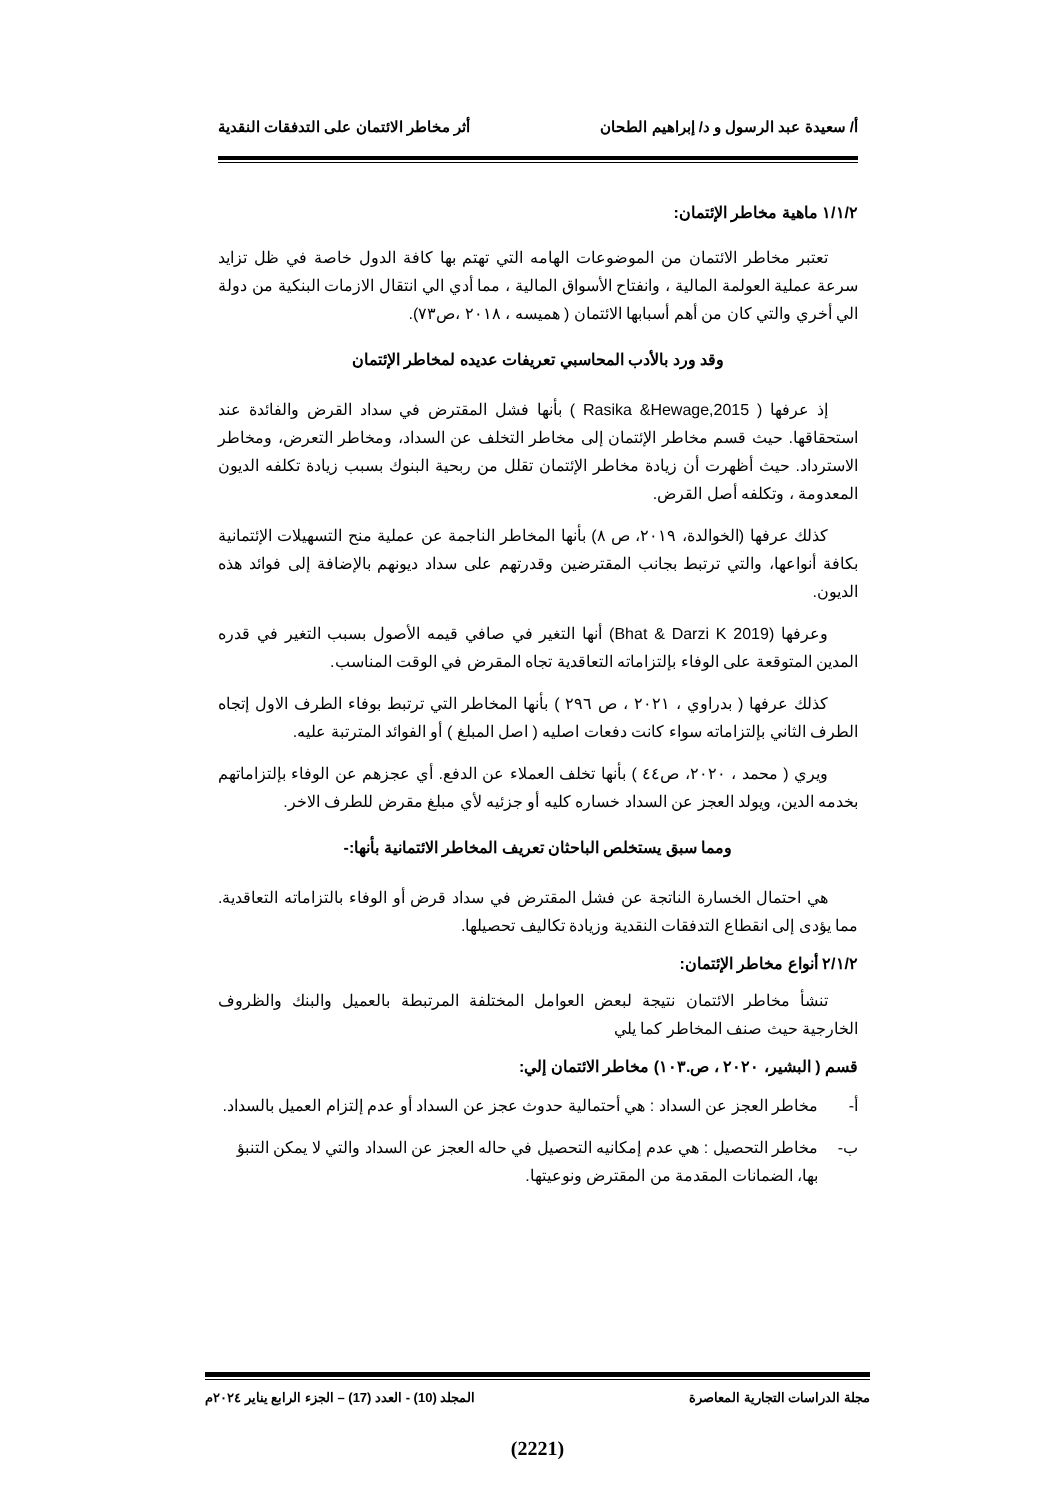أ/ سعيدة عبد الرسول و د/ إبراهيم الطحان أثر مخاطر الائتمان على التدفقات النقدية
١/١/٢ ماهية مخاطر الإئتمان:
تعتبر مخاطر الائتمان من الموضوعات الهامه التي تهتم بها كافة الدول خاصة في ظل تزايد سرعة عملية العولمة المالية ، وانفتاح الأسواق المالية ، مما أدي الي انتقال الازمات البنكية من دولة الي أخري والتي كان من أهم أسبابها الائتمان ( هميسه ، ٢٠١٨ ،ص٧٣).
وقد ورد بالأدب المحاسبي تعريفات عديده لمخاطر الإئتمان
إذ عرفها ( Rasika &Hewage,2015 ) بأنها فشل المقترض في سداد القرض والفائدة عند استحقاقها. حيث قسم مخاطر الإئتمان إلى مخاطر التخلف عن السداد، ومخاطر التعرض، ومخاطر الاسترداد. حيث أظهرت أن زيادة مخاطر الإئتمان تقلل من ربحية البنوك بسبب زيادة تكلفه الديون المعدومة ، وتكلفه أصل القرض.
كذلك عرفها (الخوالدة، ٢٠١٩، ص ٨) بأنها المخاطر الناجمة عن عملية منح التسهيلات الإئتمانية بكافة أنواعها، والتي ترتبط بجانب المقترضين وقدرتهم على سداد ديونهم بالإضافة إلى فوائد هذه الديون.
وعرفها (Bhat & Darzi K 2019) أنها التغير في صافي قيمه الأصول بسبب التغير في قدره المدين المتوقعة على الوفاء بإلتزاماته التعاقدية تجاه المقرض في الوقت المناسب.
كذلك عرفها ( بدراوي ، ٢٠٢١ ، ص ٢٩٦ ) بأنها المخاطر التي ترتبط بوفاء الطرف الاول إتجاه الطرف الثاني بإلتزاماته سواء كانت دفعات اصليه ( اصل المبلغ ) أو الفوائد المترتبة عليه.
ويري ( محمد ، ٢٠٢٠، ص٤٤ ) بأنها تخلف العملاء عن الدفع. أي عجزهم عن الوفاء بإلتزاماتهم بخدمه الدين، ويولد العجز عن السداد خساره كليه أو جزئيه لأي مبلغ مقرض للطرف الاخر.
ومما سبق يستخلص الباحثان تعريف المخاطر الائتمانية بأنها:-
هي احتمال الخسارة الناتجة عن فشل المقترض في سداد قرض أو الوفاء بالتزاماته التعاقدية. مما يؤدى إلى انقطاع التدفقات النقدية وزيادة تكاليف تحصيلها.
٢/١/٢ أنواع مخاطر الإئتمان:
تنشأ مخاطر الائتمان نتيجة لبعض العوامل المختلفة المرتبطة بالعميل والبنك والظروف الخارجية حيث صنف المخاطر كما يلي
قسم ( البشير، ٢٠٢٠ ، ص.١٠٣) مخاطر الائتمان إلي:
أ- مخاطر العجز عن السداد : هي أحتمالية حدوث عجز عن السداد أو عدم إلتزام العميل بالسداد.
ب- مخاطر التحصيل : هي عدم إمكانيه التحصيل في حاله العجز عن السداد والتي لا يمكن التنبؤ بها، الضمانات المقدمة من المقترض ونوعيتها.
مجلة الدراسات التجارية المعاصرة المجلد (10) - العدد (17) – الجزء الرابع يناير ٢٠٢٤م
(2221)